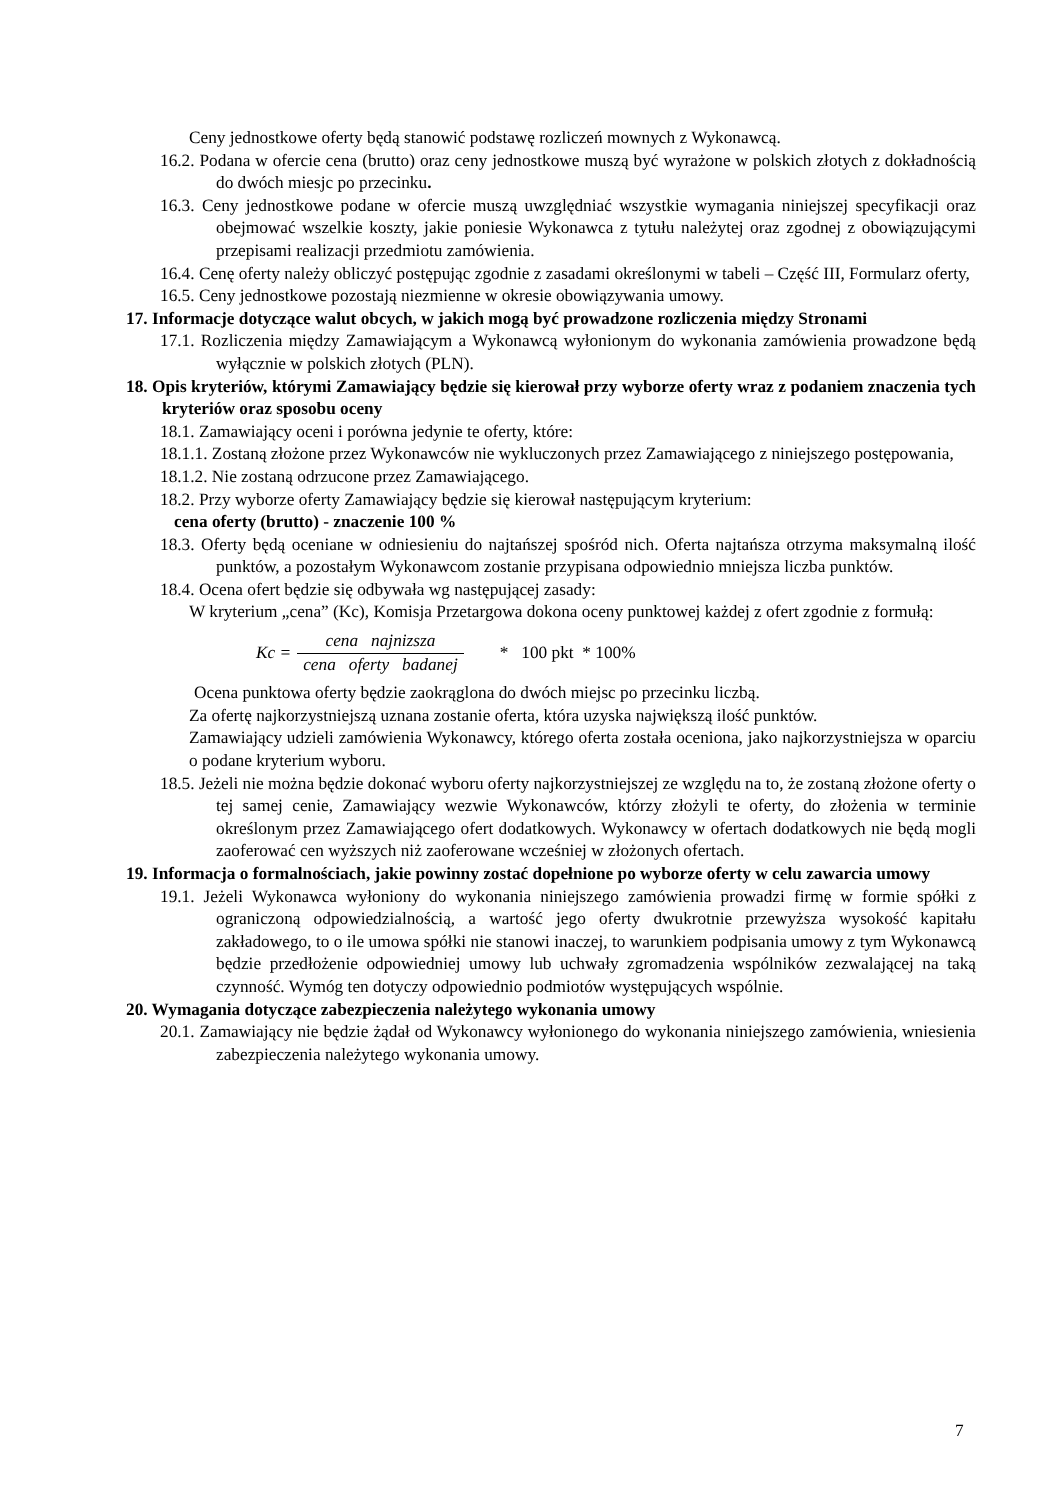Ceny jednostkowe oferty będą stanowić podstawę rozliczeń mownych z Wykonawcą.
16.2. Podana w ofercie cena (brutto) oraz ceny jednostkowe muszą być wyrażone w polskich złotych z dokładnością do dwóch miesjc po przecinku.
16.3. Ceny jednostkowe podane w ofercie muszą uwzględniać wszystkie wymagania niniejszej specyfikacji oraz obejmować wszelkie koszty, jakie poniesie Wykonawca z tytułu należytej oraz zgodnej z obowiązującymi przepisami realizacji przedmiotu zamówienia.
16.4. Cenę oferty należy obliczyć postępując zgodnie z zasadami określonymi w tabeli – Część III, Formularz oferty,
16.5. Ceny jednostkowe pozostają niezmienne w okresie obowiązywania umowy.
17. Informacje dotyczące walut obcych, w jakich mogą być prowadzone rozliczenia między Stronami
17.1. Rozliczenia między Zamawiającym a Wykonawcą wyłonionym do wykonania zamówienia prowadzone będą wyłącznie w polskich złotych (PLN).
18. Opis kryteriów, którymi Zamawiający będzie się kierował przy wyborze oferty wraz z podaniem znaczenia tych kryteriów oraz sposobu oceny
18.1. Zamawiający oceni i porówna jedynie te oferty, które:
18.1.1. Zostaną złożone przez Wykonawców nie wykluczonych przez Zamawiającego z niniejszego postępowania,
18.1.2. Nie zostaną odrzucone przez Zamawiającego.
18.2. Przy wyborze oferty Zamawiający będzie się kierował następującym kryterium:
cena oferty (brutto) - znaczenie 100 %
18.3. Oferty będą oceniane w odniesieniu do najtańszej spośród nich. Oferta najtańsza otrzyma maksymalną ilość punktów, a pozostałym Wykonawcom zostanie przypisana odpowiednio mniejsza liczba punktów.
18.4. Ocena ofert będzie się odbywała wg następującej zasady:
W kryterium „cena” (Kc), Komisja Przetargowa dokona oceny punktowej każdej z ofert zgodnie z formułą:
Kc = cena najnizsza cena oferty badanej * 100 pkt * 100%
Ocena punktowa oferty będzie zaokrąglona do dwóch miejsc po przecinku liczbą.
Za ofertę najkorzystniejszą uznana zostanie oferta, która uzyska największą ilość punktów.
Zamawiający udzieli zamówienia Wykonawcy, którego oferta została oceniona, jako najkorzystniejsza w oparciu o podane kryterium wyboru.
18.5. Jeżeli nie można będzie dokonać wyboru oferty najkorzystniejszej ze względu na to, że zostaną złożone oferty o tej samej cenie, Zamawiający wezwie Wykonawców, którzy złożyli te oferty, do złożenia w terminie określonym przez Zamawiającego ofert dodatkowych. Wykonawcy w ofertach dodatkowych nie będą mogli zaoferować cen wyższych niż zaoferowane wcześniej w złożonych ofertach.
19. Informacja o formalnościach, jakie powinny zostać dopełnione po wyborze oferty w celu zawarcia umowy
19.1. Jeżeli Wykonawca wyłoniony do wykonania niniejszego zamówienia prowadzi firmę w formie spółki z ograniczoną odpowiedzialnością, a wartość jego oferty dwukrotnie przewyższa wysokość kapitału zakładowego, to o ile umowa spółki nie stanowi inaczej, to warunkiem podpisania umowy z tym Wykonawcą będzie przedłożenie odpowiedniej umowy lub uchwały zgromadzenia wspólników zezwalającej na taką czynność. Wymóg ten dotyczy odpowiednio podmiotów występujących wspólnie.
20. Wymagania dotyczące zabezpieczenia należytego wykonania umowy
20.1. Zamawiający nie będzie żądał od Wykonawcy wyłonionego do wykonania niniejszego zamówienia, wniesienia zabezpieczenia należytego wykonania umowy.
7